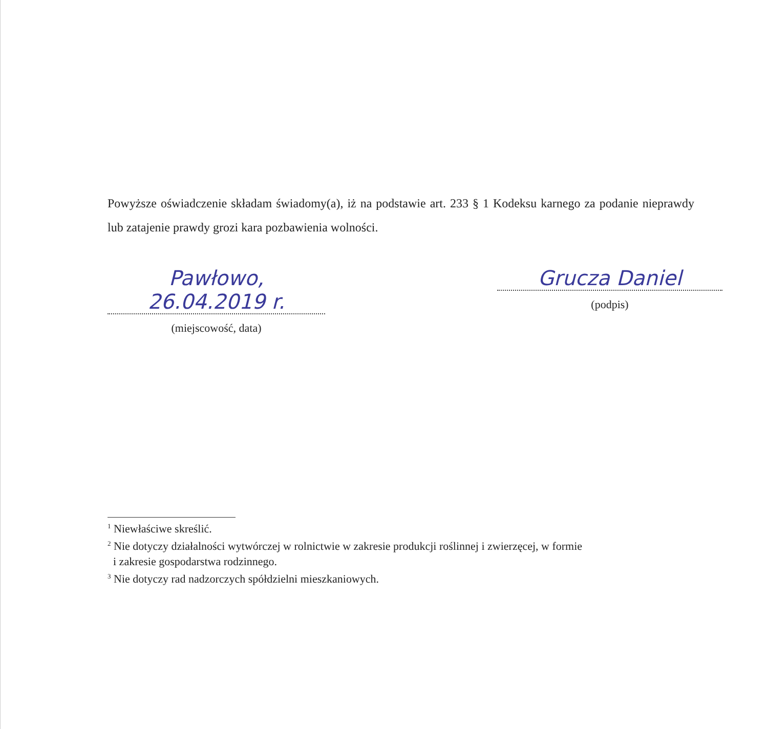Powyższe oświadczenie składam świadomy(a), iż na podstawie art. 233 § 1 Kodeksu karnego za podanie nieprawdy lub zatajenie prawdy grozi kara pozbawienia wolności.
Pawłowo, 26.04.2019 r.
(miejscowość, data)
Grucza Daniel
(podpis)
<sup>1</sup> Niewłaściwe skreślić.
<sup>2</sup> Nie dotyczy działalności wytwórczej w rolnictwie w zakresie produkcji roślinnej i zwierzęcej, w formie
i zakresie gospodarstwa rodzinnego.
<sup>3</sup> Nie dotyczy rad nadzorczych spółdzielni mieszkaniowych.